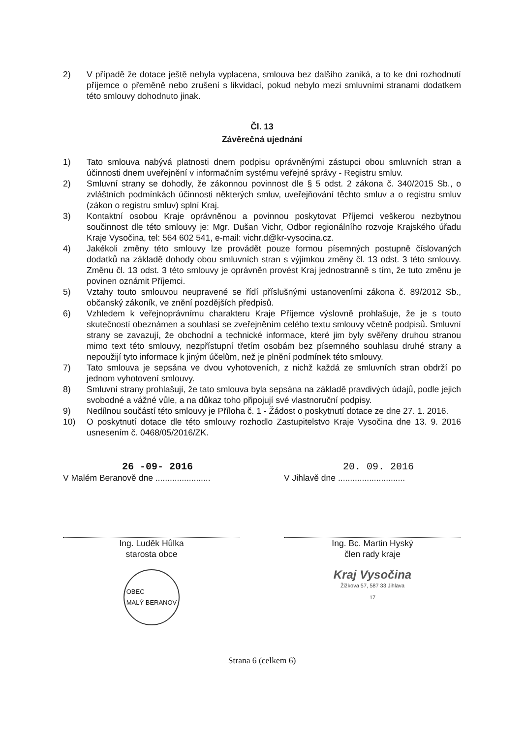2) V případě že dotace ještě nebyla vyplacena, smlouva bez dalšího zaniká, a to ke dni rozhodnutí příjemce o přeměně nebo zrušení s likvidací, pokud nebylo mezi smluvními stranami dodatkem této smlouvy dohodnuto jinak.
Čl. 13
Závěrečná ujednání
1) Tato smlouva nabývá platnosti dnem podpisu oprávněnými zástupci obou smluvních stran a účinnosti dnem uveřejnění v informačním systému veřejné správy - Registru smluv.
2) Smluvní strany se dohodly, že zákonnou povinnost dle § 5 odst. 2 zákona č. 340/2015 Sb., o zvláštních podmínkách účinnosti některých smluv, uveřejňování těchto smluv a o registru smluv (zákon o registru smluv) splní Kraj.
3) Kontaktní osobou Kraje oprávněnou a povinnou poskytovat Příjemci veškerou nezbytnou součinnost dle této smlouvy je: Mgr. Dušan Vichr, Odbor regionálního rozvoje Krajského úřadu Kraje Vysočina, tel: 564 602 541, e-mail: vichr.d@kr-vysocina.cz.
4) Jakékoli změny této smlouvy lze provádět pouze formou písemných postupně číslovaných dodatků na základě dohody obou smluvních stran s výjimkou změny čl. 13 odst. 3 této smlouvy. Změnu čl. 13 odst. 3 této smlouvy je oprávněn provést Kraj jednostranně s tím, že tuto změnu je povinen oznámit Příjemci.
5) Vztahy touto smlouvou neupravené se řídí příslušnými ustanoveními zákona č. 89/2012 Sb., občanský zákoník, ve znění pozdějších předpisů.
6) Vzhledem k veřejnoprávnímu charakteru Kraje Příjemce výslovně prohlašuje, že je s touto skutečností obeznámen a souhlasí se zveřejněním celého textu smlouvy včetně podpisů. Smluvní strany se zavazují, že obchodní a technické informace, které jim byly svěřeny druhou stranou mimo text této smlouvy, nezpřístupní třetím osobám bez písemného souhlasu druhé strany a nepoužijí tyto informace k jiným účelům, než je plnění podmínek této smlouvy.
7) Tato smlouva je sepsána ve dvou vyhotoveních, z nichž každá ze smluvních stran obdrží po jednom vyhotovení smlouvy.
8) Smluvní strany prohlašují, že tato smlouva byla sepsána na základě pravdivých údajů, podle jejich svobodné a vážné vůle, a na důkaz toho připojují své vlastnoruční podpisy.
9) Nedílnou součástí této smlouvy je Příloha č. 1 - Žádost o poskytnutí dotace ze dne 27. 1. 2016.
10) O poskytnutí dotace dle této smlouvy rozhodlo Zastupitelstvo Kraje Vysočina dne 13. 9. 2016 usnesením č. 0468/05/2016/ZK.
26 -09- 2016
V Malém Beranově dne .......................
Ing. Luděk Hůlka
starosta obce
OBEC
MALÝ BERANOV
20. 09. 2016
V Jihlavě dne ............................
Ing. Bc. Martin Hyský
člen rady kraje
Kraj Vysočina
Žižkova 57, 587 33 Jihlava
17
Strana 6 (celkem 6)